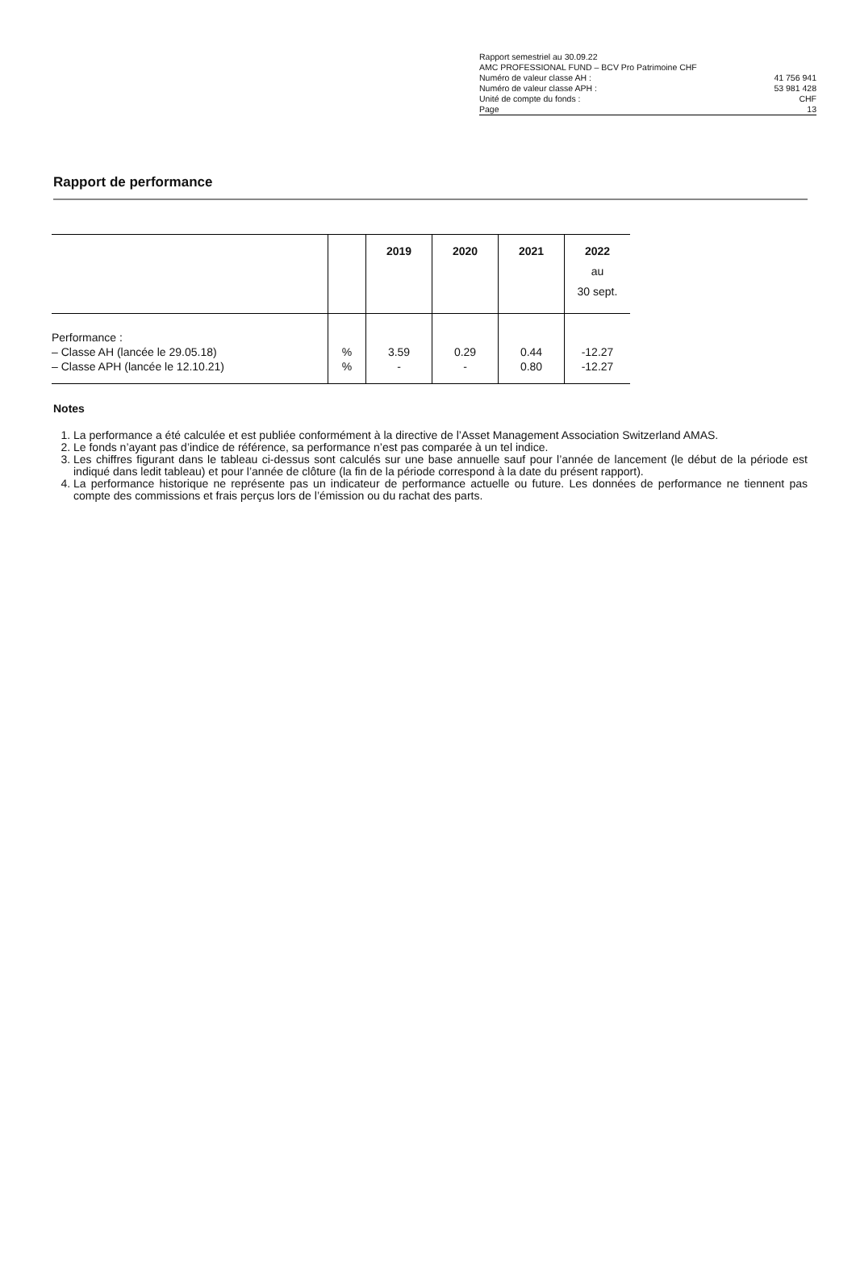Rapport semestriel au 30.09.22
AMC PROFESSIONAL FUND – BCV Pro Patrimoine CHF
Numéro de valeur classe AH : 41 756 941
Numéro de valeur classe APH : 53 981 428
Unité de compte du fonds : CHF
Page 13
Rapport de performance
| | | 2019 | 2020 | 2021 | 2022 au 30 sept. |
| --- | --- | --- | --- | --- | --- |
| Performance : – Classe AH (lancée le 29.05.18) – Classe APH (lancée le 12.10.21) | % % | 3.59 - | 0.29 - | 0.44 0.80 | -12.27 -12.27 |
Notes
1. La performance a été calculée et est publiée conformément à la directive de l’Asset Management Association Switzerland AMAS.
2. Le fonds n’ayant pas d’indice de référence, sa performance n’est pas comparée à un tel indice.
3. Les chiffres figurant dans le tableau ci-dessus sont calculés sur une base annuelle sauf pour l’année de lancement (le début de la période est indiqué dans ledit tableau) et pour l’année de clôture (la fin de la période correspond à la date du présent rapport).
4. La performance historique ne représente pas un indicateur de performance actuelle ou future. Les données de performance ne tiennent pas compte des commissions et frais perçus lors de l’émission ou du rachat des parts.